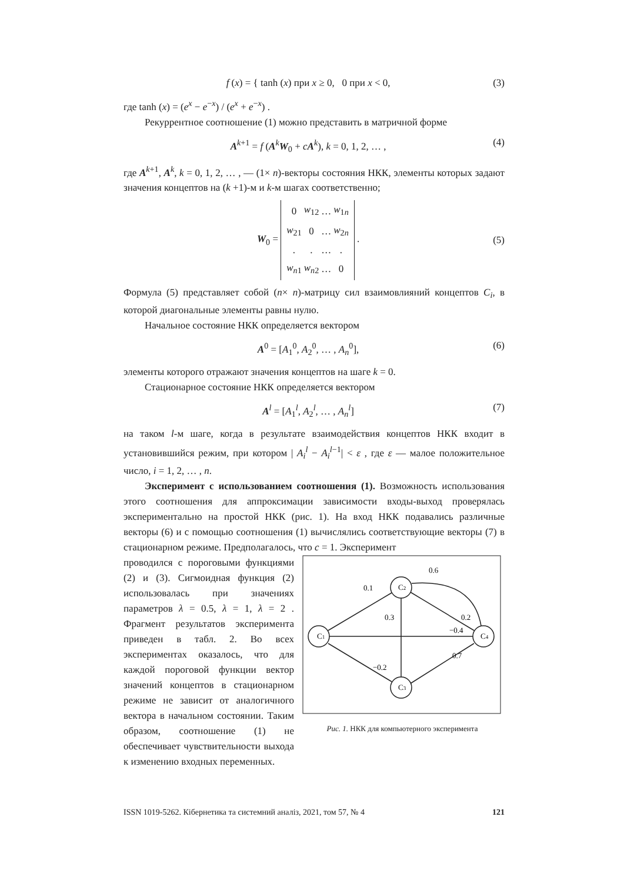f (x) = { tanh (x) при x ≥ 0, 0 при x < 0,
(3)
где tanh (x) = (e<sup>x</sup> − e<sup>−x</sup>) / (e<sup>x</sup> + e<sup>−x</sup>) .
Рекуррентное соотношение (1) можно представить в матричной форме
A<sup>k+1</sup> = f (A<sup>k</sup>W<sub>0</sub> + cA<sup>k</sup>), k = 0, 1, 2, … ,
(4)
где A<sup>k+1</sup>, A<sup>k</sup>, k = 0, 1, 2, … , — (1× n)-векторы состояния НКК, элементы которых задают значения концептов на (k +1)-м и k-м шагах соответственно;
W<sub>0</sub> =
| 0 | w<sub>12</sub> | … | w<sub>1n</sub> |
| w<sub>21</sub> | 0 | … | w<sub>2n</sub> |
| . | . | … | . |
| w<sub>n1</sub> | w<sub>n2</sub> | … | 0 |
.
(5)
Формула (5) представляет собой (n× n)-матрицу сил взаимовлияний концептов C<sub>i</sub>, в которой диагональные элементы равны нулю.
Начальное состояние НКК определяется вектором
A<sup>0</sup> = [A<sub>1</sub><sup>0</sup>, A<sub>2</sub><sup>0</sup>, … , A<sub>n</sub><sup>0</sup>], (6)
элементы которого отражают значения концептов на шаге k = 0.
Стационарное состояние НКК определяется вектором
A<sup>l</sup> = [A<sub>1</sub><sup>l</sup>, A<sub>2</sub><sup>l</sup>, … , A<sub>n</sub><sup>l</sup>] (7)
на таком l-м шаге, когда в результате взаимодействия концептов НКК входит в установившийся режим, при котором | A<sub>i</sub><sup>l</sup> − A<sub>i</sub><sup>l−1</sup>| < ε , где ε — малое положительное число, i = 1, 2, … , n.
Эксперимент с использованием соотношения (1). Возможность использования этого соотношения для аппроксимации зависимости входы-выход проверялась экспериментально на простой НКК (рис. 1). На вход НКК подавались различные векторы (6) и с помощью соотношения (1) вычислялись соответствующие векторы (7) в стационарном режиме. Предполагалось, что c = 1. Эксперимент
проводился с пороговыми функциями (2) и (3). Сигмоидная функция (2) использовалась при значениях параметров λ = 0.5, λ = 1, λ = 2 . Фрагмент результатов эксперимента приведен в табл. 2. Во всех экспериментах оказалось, что для каждой пороговой функции вектор значений концептов в стационарном режиме не зависит от аналогичного вектора в начальном состоянии. Таким образом, соотношение (1) не обеспечивает чувствительности выхода к изменению входных переменных.
C1
C2
C3
C4
0.1
0.6
0.3
0.2
−0.4
0.7
−0.2
Рис. 1. НКК для компьютерного эксперимента
ISSN 1019-5262. Кібернетика та системний аналіз, 2021, том 57, № 4 121